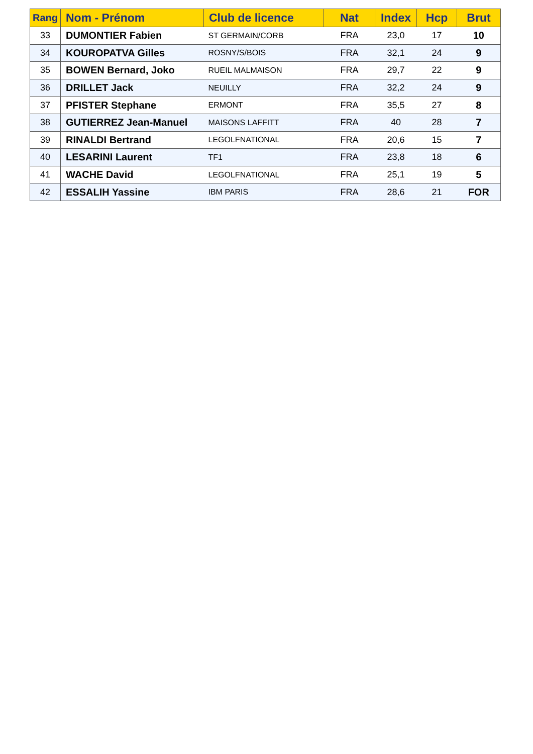| Rang | Nom - Prénom | Club de licence | Nat | Index | Hcp | Brut |
| --- | --- | --- | --- | --- | --- | --- |
| 33 | DUMONTIER Fabien | ST GERMAIN/CORB | FRA | 23,0 | 17 | 10 |
| 34 | KOUROPATVA Gilles | ROSNY/S/BOIS | FRA | 32,1 | 24 | 9 |
| 35 | BOWEN Bernard, Joko | RUEIL MALMAISON | FRA | 29,7 | 22 | 9 |
| 36 | DRILLET Jack | NEUILLY | FRA | 32,2 | 24 | 9 |
| 37 | PFISTER Stephane | ERMONT | FRA | 35,5 | 27 | 8 |
| 38 | GUTIERREZ Jean-Manuel | MAISONS LAFFITT | FRA | 40 | 28 | 7 |
| 39 | RINALDI Bertrand | LEGOLFNATIONAL | FRA | 20,6 | 15 | 7 |
| 40 | LESARINI Laurent | TF1 | FRA | 23,8 | 18 | 6 |
| 41 | WACHE David | LEGOLFNATIONAL | FRA | 25,1 | 19 | 5 |
| 42 | ESSALIH Yassine | IBM PARIS | FRA | 28,6 | 21 | FOR |